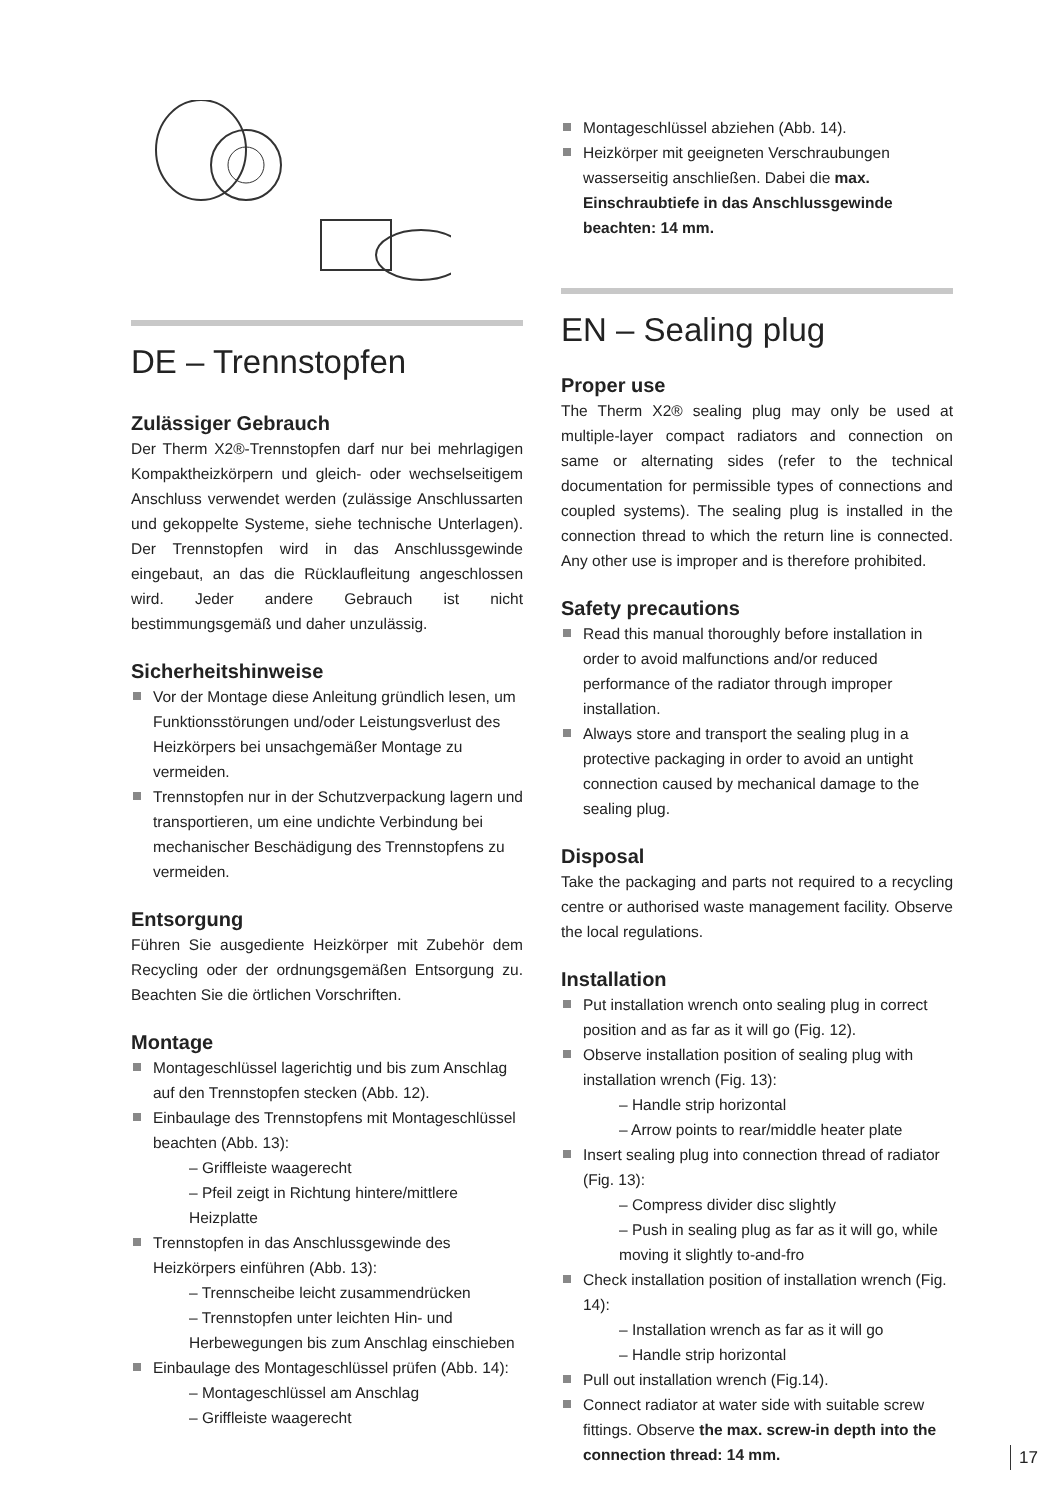DE – Trennstopfen
Zulässiger Gebrauch
Der Therm X2®-Trennstopfen darf nur bei mehrlagigen Kompaktheizkörpern und gleich- oder wechselseitigem Anschluss verwendet werden (zulässige Anschlussarten und gekoppelte Systeme, siehe technische Unterlagen). Der Trennstopfen wird in das Anschlussgewinde eingebaut, an das die Rücklaufleitung angeschlossen wird. Jeder andere Gebrauch ist nicht bestimmungsgemäß und daher unzulässig.
Sicherheitshinweise
Vor der Montage diese Anleitung gründlich lesen, um Funktionsstörungen und/oder Leistungsverlust des Heizkörpers bei unsachgemäßer Montage zu vermeiden.
Trennstopfen nur in der Schutzverpackung lagern und transportieren, um eine undichte Verbindung bei mechanischer Beschädigung des Trennstopfens zu vermeiden.
Entsorgung
Führen Sie ausgediente Heizkörper mit Zubehör dem Recycling oder der ordnungsgemäßen Entsorgung zu. Beachten Sie die örtlichen Vorschriften.
Montage
Montageschlüssel lagerichtig und bis zum Anschlag auf den Trennstopfen stecken (Abb. 12).
Einbaulage des Trennstopfens mit Montageschlüssel beachten (Abb. 13):
– Griffleiste waagerecht
– Pfeil zeigt in Richtung hintere/mittlere Heizplatte
Trennstopfen in das Anschlussgewinde des Heizkörpers einführen (Abb. 13):
– Trennscheibe leicht zusammendrücken
– Trennstopfen unter leichten Hin- und Herbewegungen bis zum Anschlag einschieben
Einbaulage des Montageschlüssel prüfen (Abb. 14):
– Montageschlüssel am Anschlag
– Griffleiste waagerecht
Montageschlüssel abziehen (Abb. 14).
Heizkörper mit geeigneten Verschraubungen wasserseitig anschließen. Dabei die max. Einschraubtiefe in das Anschlussgewinde beachten: 14 mm.
EN – Sealing plug
Proper use
The Therm X2® sealing plug may only be used at multiple-layer compact radiators and connection on same or alternating sides (refer to the technical documentation for permissible types of connections and coupled systems). The sealing plug is installed in the connection thread to which the return line is connected. Any other use is improper and is therefore prohibited.
Safety precautions
Read this manual thoroughly before installation in order to avoid malfunctions and/or reduced performance of the radiator through improper installation.
Always store and transport the sealing plug in a protective packaging in order to avoid an untight connection caused by mechanical damage to the sealing plug.
Disposal
Take the packaging and parts not required to a recycling centre or authorised waste management facility. Observe the local regulations.
Installation
Put installation wrench onto sealing plug in correct position and as far as it will go (Fig. 12).
Observe installation position of sealing plug with installation wrench (Fig. 13):
– Handle strip horizontal
– Arrow points to rear/middle heater plate
Insert sealing plug into connection thread of radiator (Fig. 13):
– Compress divider disc slightly
– Push in sealing plug as far as it will go, while moving it slightly to-and-fro
Check installation position of installation wrench (Fig. 14):
– Installation wrench as far as it will go
– Handle strip horizontal
Pull out installation wrench (Fig.14).
Connect radiator at water side with suitable screw fittings. Observe the max. screw-in depth into the connection thread: 14 mm.
17